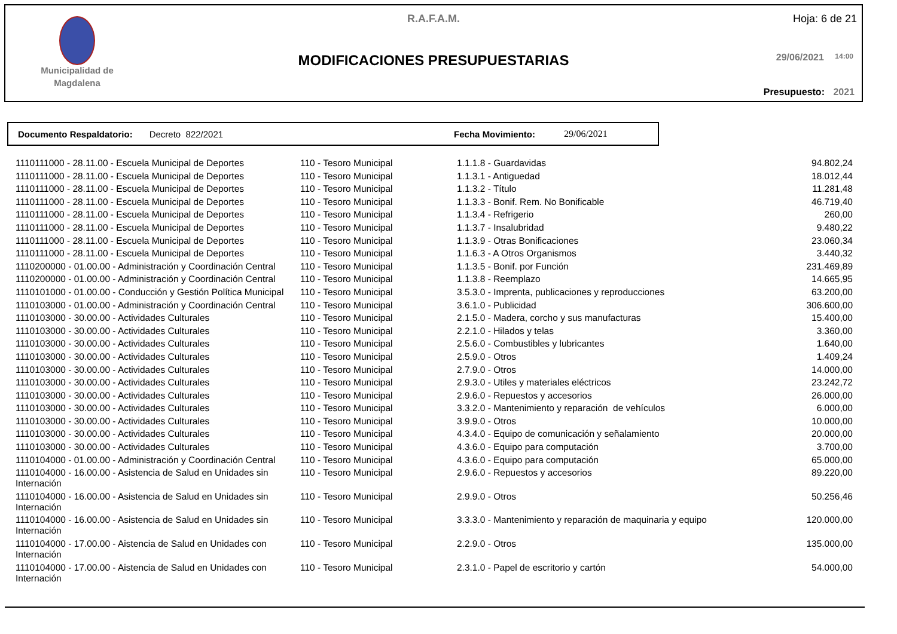R.A.F.A.M. Hoja: 6 de 21
Municipalidad de Magdalena
MODIFICACIONES PRESUPUESTARIAS 29/06/2021 14:00
Presupuesto: 2021
Documento Respaldatorio: Decreto 822/2021 Fecha Movimiento: 29/06/2021
| 1110111000 - 28.11.00 - Escuela Municipal de Deportes | 110 - Tesoro Municipal | 1.1.1.8 - Guardavidas | 94.802,24 |
| 1110111000 - 28.11.00 - Escuela Municipal de Deportes | 110 - Tesoro Municipal | 1.1.3.1 - Antiguedad | 18.012,44 |
| 1110111000 - 28.11.00 - Escuela Municipal de Deportes | 110 - Tesoro Municipal | 1.1.3.2 - Título | 11.281,48 |
| 1110111000 - 28.11.00 - Escuela Municipal de Deportes | 110 - Tesoro Municipal | 1.1.3.3 - Bonif. Rem. No Bonificable | 46.719,40 |
| 1110111000 - 28.11.00 - Escuela Municipal de Deportes | 110 - Tesoro Municipal | 1.1.3.4 - Refrigerio | 260,00 |
| 1110111000 - 28.11.00 - Escuela Municipal de Deportes | 110 - Tesoro Municipal | 1.1.3.7 - Insalubridad | 9.480,22 |
| 1110111000 - 28.11.00 - Escuela Municipal de Deportes | 110 - Tesoro Municipal | 1.1.3.9 - Otras Bonificaciones | 23.060,34 |
| 1110111000 - 28.11.00 - Escuela Municipal de Deportes | 110 - Tesoro Municipal | 1.1.6.3 - A Otros Organismos | 3.440,32 |
| 1110200000 - 01.00.00 - Administración y Coordinación Central | 110 - Tesoro Municipal | 1.1.3.5 - Bonif. por Función | 231.469,89 |
| 1110200000 - 01.00.00 - Administración y Coordinación Central | 110 - Tesoro Municipal | 1.1.3.8 - Reemplazo | 14.665,95 |
| 1110101000 - 01.00.00 - Conducción y Gestión Política Municipal | 110 - Tesoro Municipal | 3.5.3.0 - Imprenta, publicaciones y reproducciones | 63.200,00 |
| 1110103000 - 01.00.00 - Administración y Coordinación Central | 110 - Tesoro Municipal | 3.6.1.0 - Publicidad | 306.600,00 |
| 1110103000 - 30.00.00 - Actividades Culturales | 110 - Tesoro Municipal | 2.1.5.0 - Madera, corcho y sus manufacturas | 15.400,00 |
| 1110103000 - 30.00.00 - Actividades Culturales | 110 - Tesoro Municipal | 2.2.1.0 - Hilados y telas | 3.360,00 |
| 1110103000 - 30.00.00 - Actividades Culturales | 110 - Tesoro Municipal | 2.5.6.0 - Combustibles y lubricantes | 1.640,00 |
| 1110103000 - 30.00.00 - Actividades Culturales | 110 - Tesoro Municipal | 2.5.9.0 - Otros | 1.409,24 |
| 1110103000 - 30.00.00 - Actividades Culturales | 110 - Tesoro Municipal | 2.7.9.0 - Otros | 14.000,00 |
| 1110103000 - 30.00.00 - Actividades Culturales | 110 - Tesoro Municipal | 2.9.3.0 - Utiles y materiales eléctricos | 23.242,72 |
| 1110103000 - 30.00.00 - Actividades Culturales | 110 - Tesoro Municipal | 2.9.6.0 - Repuestos y accesorios | 26.000,00 |
| 1110103000 - 30.00.00 - Actividades Culturales | 110 - Tesoro Municipal | 3.3.2.0 - Mantenimiento y reparación de vehículos | 6.000,00 |
| 1110103000 - 30.00.00 - Actividades Culturales | 110 - Tesoro Municipal | 3.9.9.0 - Otros | 10.000,00 |
| 1110103000 - 30.00.00 - Actividades Culturales | 110 - Tesoro Municipal | 4.3.4.0 - Equipo de comunicación y señalamiento | 20.000,00 |
| 1110103000 - 30.00.00 - Actividades Culturales | 110 - Tesoro Municipal | 4.3.6.0 - Equipo para computación | 3.700,00 |
| 1110104000 - 01.00.00 - Administración y Coordinación Central | 110 - Tesoro Municipal | 4.3.6.0 - Equipo para computación | 65.000,00 |
| 1110104000 - 16.00.00 - Asistencia de Salud en Unidades sin Internación | 110 - Tesoro Municipal | 2.9.6.0 - Repuestos y accesorios | 89.220,00 |
| 1110104000 - 16.00.00 - Asistencia de Salud en Unidades sin Internación | 110 - Tesoro Municipal | 2.9.9.0 - Otros | 50.256,46 |
| 1110104000 - 16.00.00 - Asistencia de Salud en Unidades sin Internación | 110 - Tesoro Municipal | 3.3.3.0 - Mantenimiento y reparación de maquinaria y equipo | 120.000,00 |
| 1110104000 - 17.00.00 - Aistencia de Salud en Unidades con Internación | 110 - Tesoro Municipal | 2.2.9.0 - Otros | 135.000,00 |
| 1110104000 - 17.00.00 - Aistencia de Salud en Unidades con Internación | 110 - Tesoro Municipal | 2.3.1.0 - Papel de escritorio y cartón | 54.000,00 |